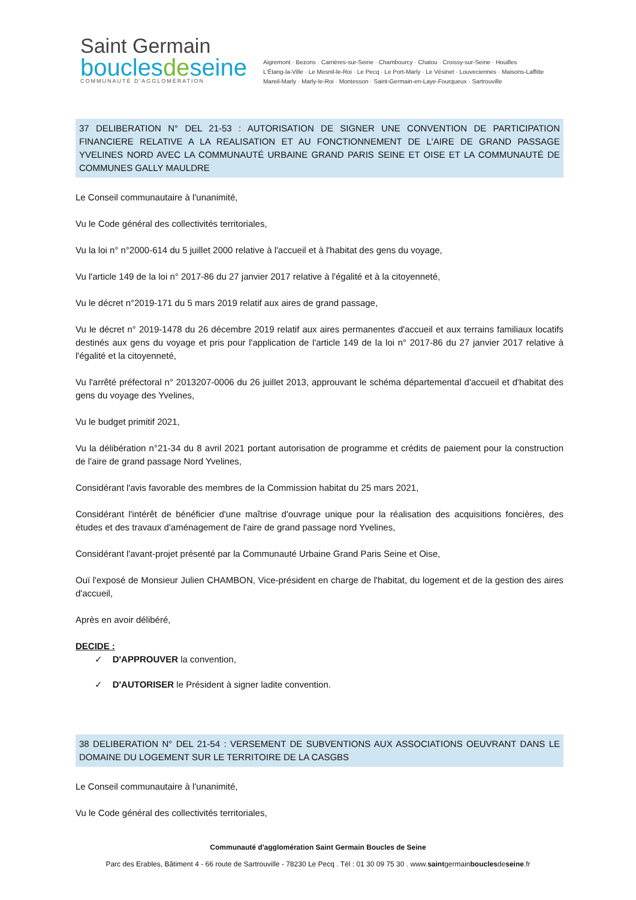Saint Germain
bouclesdeseine
COMMUNAUTÉ D'AGGLOMÉRATION
Aigremont · Bezons · Carrières-sur-Seine · Chambourcy · Chatou · Croissy-sur-Seine · Houilles
L'Étang-la-Ville · Le Mesnil-le-Roi · Le Pecq · Le Port-Marly · Le Vésinet · Louveciennes · Maisons-Laffitte
Mareil-Marly · Marly-le-Roi · Montesson · Saint-Germain-en-Laye-Fourqueux · Sartrouville
37 DELIBERATION N° DEL 21-53 : AUTORISATION DE SIGNER UNE CONVENTION DE PARTICIPATION FINANCIERE RELATIVE A LA REALISATION ET AU FONCTIONNEMENT DE L'AIRE DE GRAND PASSAGE YVELINES NORD AVEC LA COMMUNAUTÉ URBAINE GRAND PARIS SEINE ET OISE ET LA COMMUNAUTÉ DE COMMUNES GALLY MAULDRE
Le Conseil communautaire à l'unanimité,
Vu le Code général des collectivités territoriales,
Vu la loi n° n°2000-614 du 5 juillet 2000 relative à l'accueil et à l'habitat des gens du voyage,
Vu l'article 149 de la loi n° 2017-86 du 27 janvier 2017 relative à l'égalité et à la citoyenneté,
Vu le décret n°2019-171 du 5 mars 2019 relatif aux aires de grand passage,
Vu le décret n° 2019-1478 du 26 décembre 2019 relatif aux aires permanentes d'accueil et aux terrains familiaux locatifs destinés aux gens du voyage et pris pour l'application de l'article 149 de la loi n° 2017-86 du 27 janvier 2017 relative à l'égalité et la citoyenneté,
Vu l'arrêté préfectoral n° 2013207-0006 du 26 juillet 2013, approuvant le schéma départemental d'accueil et d'habitat des gens du voyage des Yvelines,
Vu le budget primitif 2021,
Vu la délibération n°21-34 du 8 avril 2021 portant autorisation de programme et crédits de paiement pour la construction de l'aire de grand passage Nord Yvelines,
Considérant l'avis favorable des membres de la Commission habitat du 25 mars 2021,
Considérant l'intérêt de bénéficier d'une maîtrise d'ouvrage unique pour la réalisation des acquisitions foncières, des études et des travaux d'aménagement de l'aire de grand passage nord Yvelines,
Considérant l'avant-projet présenté par la Communauté Urbaine Grand Paris Seine et Oise,
Ouï l'exposé de Monsieur Julien CHAMBON, Vice-président en charge de l'habitat, du logement et de la gestion des aires d'accueil,
Après en avoir délibéré,
DECIDE :
✓ D'APPROUVER la convention,
✓ D'AUTORISER le Président à signer ladite convention.
38 DELIBERATION N° DEL 21-54 : VERSEMENT DE SUBVENTIONS AUX ASSOCIATIONS OEUVRANT DANS LE DOMAINE DU LOGEMENT SUR LE TERRITOIRE DE LA CASGBS
Le Conseil communautaire à l'unanimité,
Vu le Code général des collectivités territoriales,
Communauté d'agglomération Saint Germain Boucles de Seine
Parc des Erables, Bâtiment 4 - 66 route de Sartrouville - 78230 Le Pecq . Tél : 01 30 09 75 30 . www.saintgermainbouclesdeseine.fr